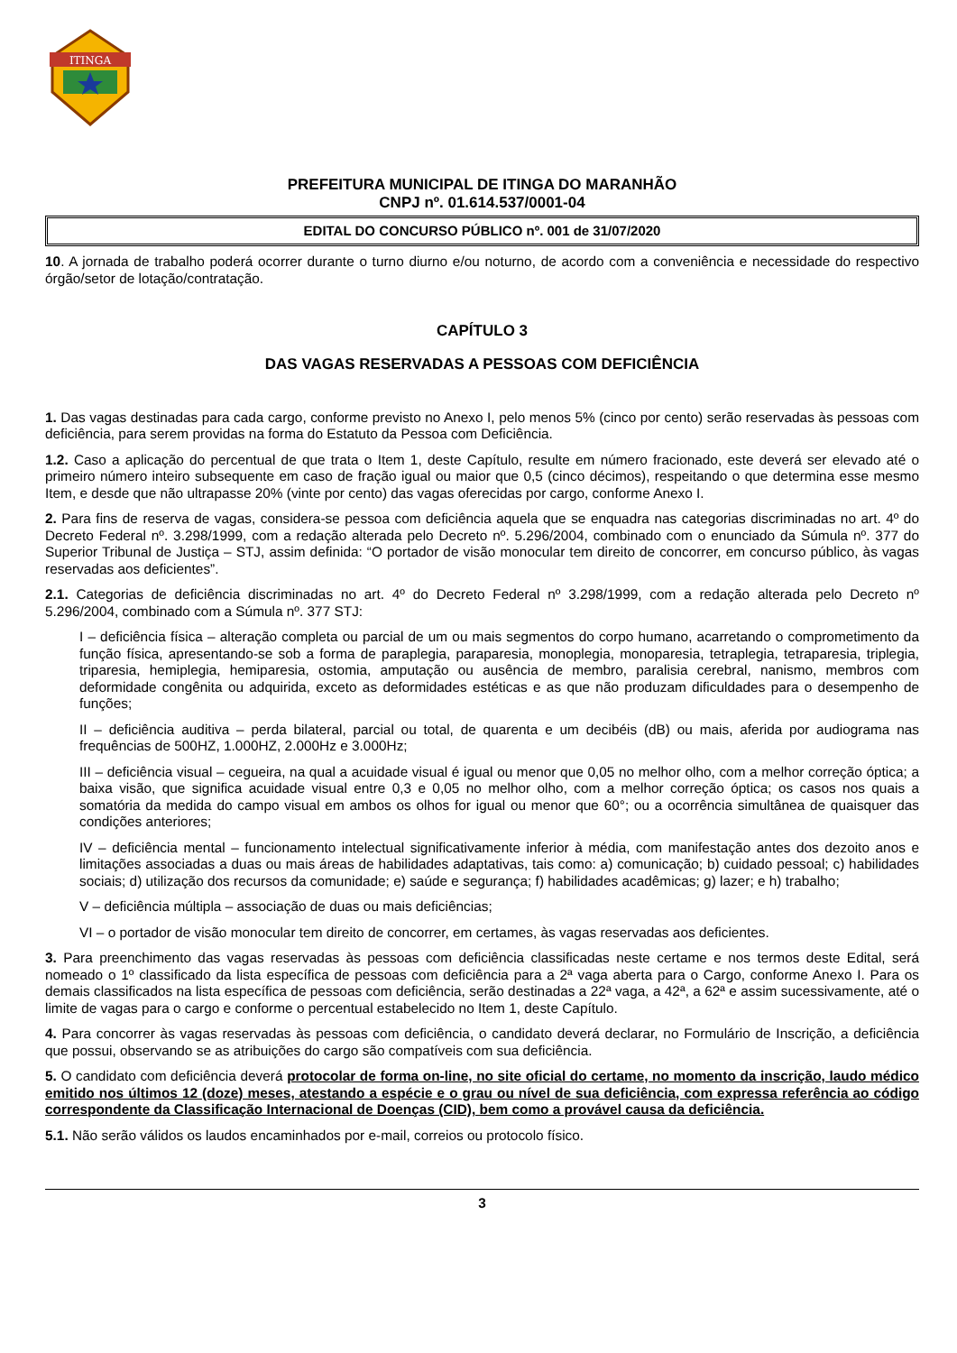ITINGA
PREFEITURA MUNICIPAL DE ITINGA DO MARANHÃO
CNPJ nº. 01.614.537/0001-04
EDITAL DO CONCURSO PÚBLICO nº. 001 de 31/07/2020
10. A jornada de trabalho poderá ocorrer durante o turno diurno e/ou noturno, de acordo com a conveniência e necessidade do respectivo órgão/setor de lotação/contratação.
CAPÍTULO 3
DAS VAGAS RESERVADAS A PESSOAS COM DEFICIÊNCIA
1. Das vagas destinadas para cada cargo, conforme previsto no Anexo I, pelo menos 5% (cinco por cento) serão reservadas às pessoas com deficiência, para serem providas na forma do Estatuto da Pessoa com Deficiência.
1.2. Caso a aplicação do percentual de que trata o Item 1, deste Capítulo, resulte em número fracionado, este deverá ser elevado até o primeiro número inteiro subsequente em caso de fração igual ou maior que 0,5 (cinco décimos), respeitando o que determina esse mesmo Item, e desde que não ultrapasse 20% (vinte por cento) das vagas oferecidas por cargo, conforme Anexo I.
2. Para fins de reserva de vagas, considera-se pessoa com deficiência aquela que se enquadra nas categorias discriminadas no art. 4º do Decreto Federal nº. 3.298/1999, com a redação alterada pelo Decreto nº. 5.296/2004, combinado com o enunciado da Súmula nº. 377 do Superior Tribunal de Justiça – STJ, assim definida: “O portador de visão monocular tem direito de concorrer, em concurso público, às vagas reservadas aos deficientes”.
2.1. Categorias de deficiência discriminadas no art. 4º do Decreto Federal nº 3.298/1999, com a redação alterada pelo Decreto nº 5.296/2004, combinado com a Súmula nº. 377 STJ:
I – deficiência física – alteração completa ou parcial de um ou mais segmentos do corpo humano, acarretando o comprometimento da função física, apresentando-se sob a forma de paraplegia, paraparesia, monoplegia, monoparesia, tetraplegia, tetraparesia, triplegia, triparesia, hemiplegia, hemiparesia, ostomia, amputação ou ausência de membro, paralisia cerebral, nanismo, membros com deformidade congênita ou adquirida, exceto as deformidades estéticas e as que não produzam dificuldades para o desempenho de funções;
II – deficiência auditiva – perda bilateral, parcial ou total, de quarenta e um decibéis (dB) ou mais, aferida por audiograma nas frequências de 500HZ, 1.000HZ, 2.000Hz e 3.000Hz;
III – deficiência visual – cegueira, na qual a acuidade visual é igual ou menor que 0,05 no melhor olho, com a melhor correção óptica; a baixa visão, que significa acuidade visual entre 0,3 e 0,05 no melhor olho, com a melhor correção óptica; os casos nos quais a somatória da medida do campo visual em ambos os olhos for igual ou menor que 60°; ou a ocorrência simultânea de quaisquer das condições anteriores;
IV – deficiência mental – funcionamento intelectual significativamente inferior à média, com manifestação antes dos dezoito anos e limitações associadas a duas ou mais áreas de habilidades adaptativas, tais como: a) comunicação; b) cuidado pessoal; c) habilidades sociais; d) utilização dos recursos da comunidade; e) saúde e segurança; f) habilidades acadêmicas; g) lazer; e h) trabalho;
V – deficiência múltipla – associação de duas ou mais deficiências;
VI – o portador de visão monocular tem direito de concorrer, em certames, às vagas reservadas aos deficientes.
3. Para preenchimento das vagas reservadas às pessoas com deficiência classificadas neste certame e nos termos deste Edital, será nomeado o 1º classificado da lista específica de pessoas com deficiência para a 2ª vaga aberta para o Cargo, conforme Anexo I. Para os demais classificados na lista específica de pessoas com deficiência, serão destinadas a 22ª vaga, a 42ª, a 62ª e assim sucessivamente, até o limite de vagas para o cargo e conforme o percentual estabelecido no Item 1, deste Capítulo.
4. Para concorrer às vagas reservadas às pessoas com deficiência, o candidato deverá declarar, no Formulário de Inscrição, a deficiência que possui, observando se as atribuições do cargo são compatíveis com sua deficiência.
5. O candidato com deficiência deverá protocolar de forma on-line, no site oficial do certame, no momento da inscrição, laudo médico emitido nos últimos 12 (doze) meses, atestando a espécie e o grau ou nível de sua deficiência, com expressa referência ao código correspondente da Classificação Internacional de Doenças (CID), bem como a provável causa da deficiência.
5.1. Não serão válidos os laudos encaminhados por e-mail, correios ou protocolo físico.
3